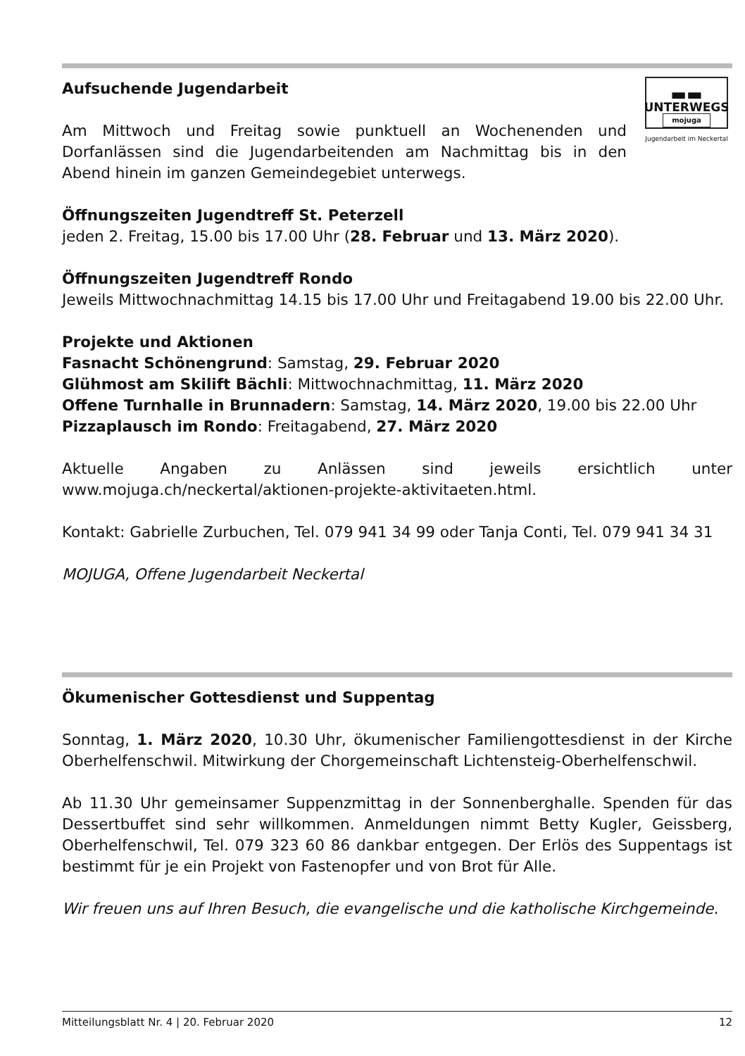▬▬
UNTERWEGS
mojuga
Jugendarbeit im Neckertal
Aufsuchende Jugendarbeit
Am Mittwoch und Freitag sowie punktuell an Wochenenden und Dorfanlässen sind die Jugendarbeitenden am Nachmittag bis in den Abend hinein im ganzen Gemeindegebiet unterwegs.
Öffnungszeiten Jugendtreff St. Peterzell
jeden 2. Freitag, 15.00 bis 17.00 Uhr (28. Februar und 13. März 2020).
Öffnungszeiten Jugendtreff Rondo
Jeweils Mittwochnachmittag 14.15 bis 17.00 Uhr und Freitagabend 19.00 bis 22.00 Uhr.
Projekte und Aktionen
Fasnacht Schönengrund: Samstag, 29. Februar 2020
Glühmost am Skilift Bächli: Mittwochnachmittag, 11. März 2020
Offene Turnhalle in Brunnadern: Samstag, 14. März 2020, 19.00 bis 22.00 Uhr
Pizzaplausch im Rondo: Freitagabend, 27. März 2020
Aktuelle Angaben zu Anlässen sind jeweils ersichtlich unter
www.mojuga.ch/neckertal/aktionen-projekte-aktivitaeten.html.
Kontakt: Gabrielle Zurbuchen, Tel. 079 941 34 99 oder Tanja Conti, Tel. 079 941 34 31
MOJUGA, Offene Jugendarbeit Neckertal
Ökumenischer Gottesdienst und Suppentag
Sonntag, 1. März 2020, 10.30 Uhr, ökumenischer Familiengottesdienst in der Kirche Oberhelfenschwil. Mitwirkung der Chorgemeinschaft Lichten­steig-Oberhelfenschwil.
Ab 11.30 Uhr gemeinsamer Suppenzmittag in der Sonnenberghalle. Spen­den für das Dessertbuffet sind sehr willkommen. Anmeldungen nimmt Betty Kugler, Geissberg, Oberhelfenschwil, Tel. 079 323 60 86 dankbar entgegen. Der Erlös des Suppentags ist bestimmt für je ein Projekt von Fastenopfer und von Brot für Alle.
Wir freuen uns auf Ihren Besuch, die evangelische und die katholische Kirchgemeinde.
Mitteilungsblatt Nr. 4 | 20. Februar 2020 12